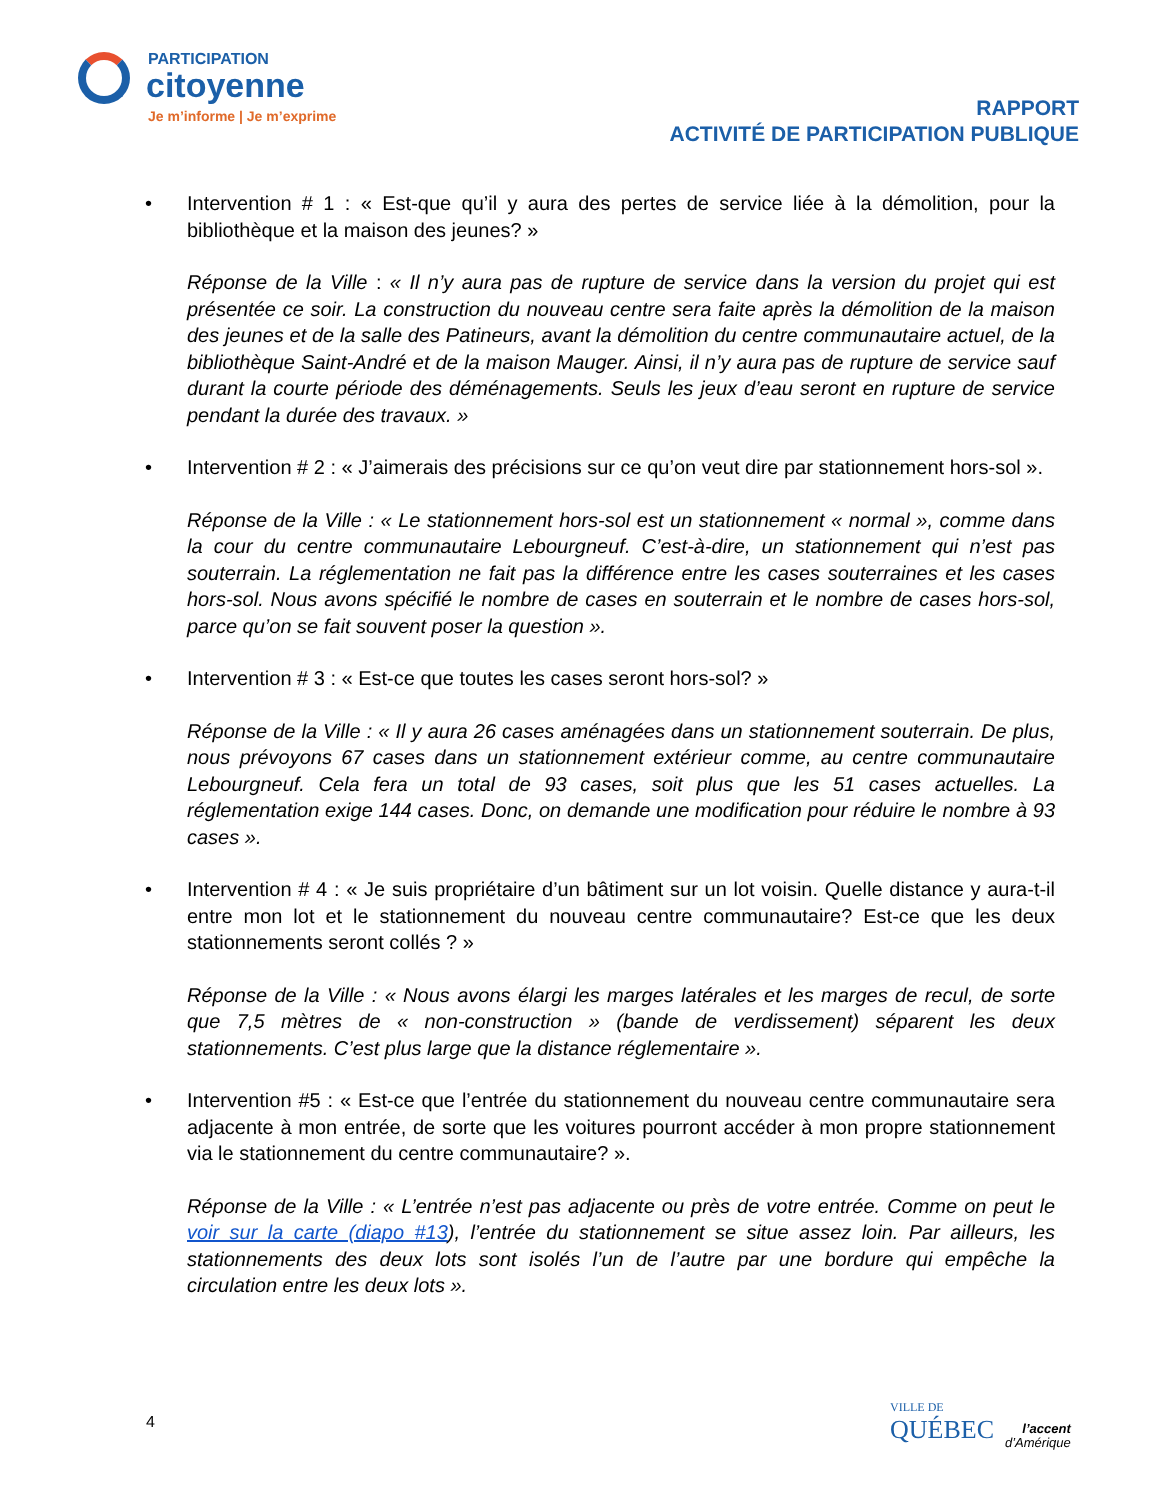PARTICIPATION
citoyenne
Je m’informe | Je m’exprime
RAPPORT
ACTIVITÉ DE PARTICIPATION PUBLIQUE
• Intervention # 1 : « Est-que qu’il y aura des pertes de service liée à la démolition, pour la bibliothèque et la maison des jeunes? »
Réponse de la Ville : « Il n’y aura pas de rupture de service dans la version du projet qui est présentée ce soir. La construction du nouveau centre sera faite après la démolition de la maison des jeunes et de la salle des Patineurs, avant la démolition du centre communautaire actuel, de la bibliothèque Saint-André et de la maison Mauger. Ainsi, il n’y aura pas de rupture de service sauf durant la courte période des déménagements. Seuls les jeux d’eau seront en rupture de service pendant la durée des travaux. »
• Intervention # 2 : « J’aimerais des précisions sur ce qu’on veut dire par stationnement hors-sol ».
Réponse de la Ville : « Le stationnement hors-sol est un stationnement « normal », comme dans la cour du centre communautaire Lebourgneuf. C’est-à-dire, un stationnement qui n’est pas souterrain. La réglementation ne fait pas la différence entre les cases souterraines et les cases hors-sol. Nous avons spécifié le nombre de cases en souterrain et le nombre de cases hors-sol, parce qu’on se fait souvent poser la question ».
• Intervention # 3 : « Est-ce que toutes les cases seront hors-sol? »
Réponse de la Ville : « Il y aura 26 cases aménagées dans un stationnement souterrain. De plus, nous prévoyons 67 cases dans un stationnement extérieur comme, au centre communautaire Lebourgneuf. Cela fera un total de 93 cases, soit plus que les 51 cases actuelles. La réglementation exige 144 cases. Donc, on demande une modification pour réduire le nombre à 93 cases ».
• Intervention # 4 : « Je suis propriétaire d’un bâtiment sur un lot voisin. Quelle distance y aura-t-il entre mon lot et le stationnement du nouveau centre communautaire? Est-ce que les deux stationnements seront collés ? »
Réponse de la Ville : « Nous avons élargi les marges latérales et les marges de recul, de sorte que 7,5 mètres de « non-construction » (bande de verdissement) séparent les deux stationnements. C’est plus large que la distance réglementaire ».
• Intervention #5 : « Est-ce que l’entrée du stationnement du nouveau centre communautaire sera adjacente à mon entrée, de sorte que les voitures pourront accéder à mon propre stationnement via le stationnement du centre communautaire? ».
Réponse de la Ville : « L’entrée n’est pas adjacente ou près de votre entrée. Comme on peut le voir sur la carte (diapo #13), l’entrée du stationnement se situe assez loin. Par ailleurs, les stationnements des deux lots sont isolés l’un de l’autre par une bordure qui empêche la circulation entre les deux lots ».
4
VILLE DE
QUÉBEC
l’accent
d’Amérique